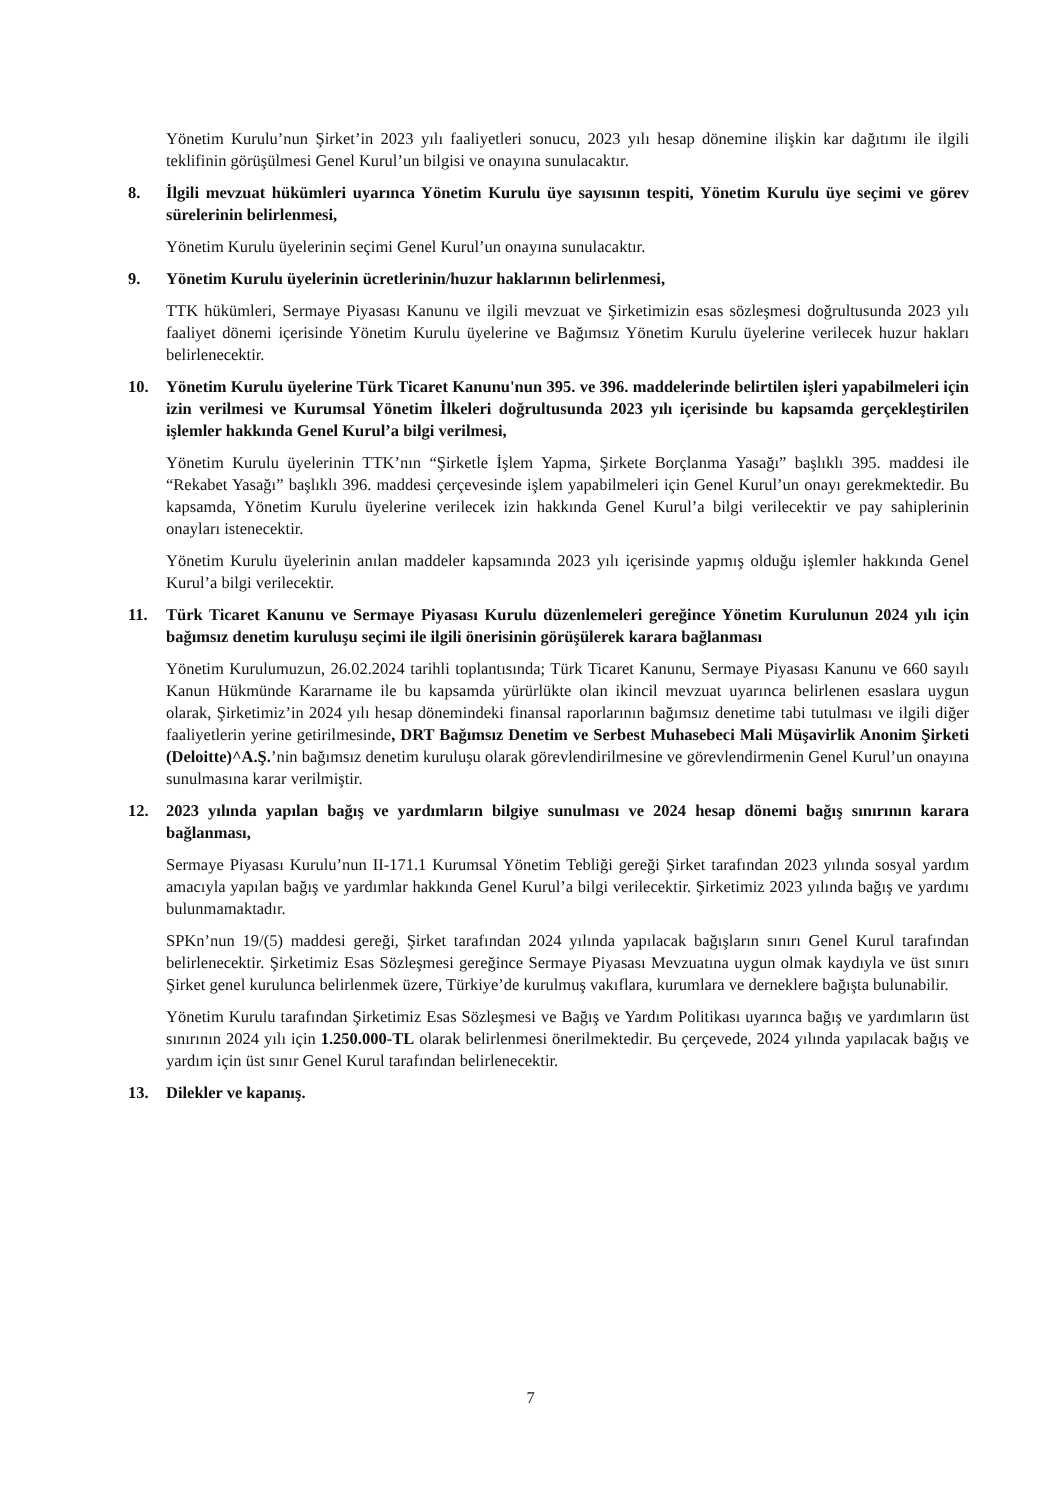Yönetim Kurulu’nun Şirket’in 2023 yılı faaliyetleri sonucu, 2023 yılı hesap dönemine ilişkin kar dağıtımı ile ilgili teklifinin görüşülmesi Genel Kurul’un bilgisi ve onayına sunulacaktır.
8. İlgili mevzuat hükümleri uyarınca Yönetim Kurulu üye sayısının tespiti, Yönetim Kurulu üye seçimi ve görev sürelerinin belirlenmesi,
Yönetim Kurulu üyelerinin seçimi Genel Kurul’un onayına sunulacaktır.
9. Yönetim Kurulu üyelerinin ücretlerinin/huzur haklarının belirlenmesi,
TTK hükümleri, Sermaye Piyasası Kanunu ve ilgili mevzuat ve Şirketimizin esas sözleşmesi doğrultusunda 2023 yılı faaliyet dönemi içerisinde Yönetim Kurulu üyelerine ve Bağımsız Yönetim Kurulu üyelerine verilecek huzur hakları belirlenecektir.
10. Yönetim Kurulu üyelerine Türk Ticaret Kanunu'nun 395. ve 396. maddelerinde belirtilen işleri yapabilmeleri için izin verilmesi ve Kurumsal Yönetim İlkeleri doğrultusunda 2023 yılı içerisinde bu kapsamda gerçekleştirilen işlemler hakkında Genel Kurul’a bilgi verilmesi,
Yönetim Kurulu üyelerinin TTK’nın “Şirketle İşlem Yapma, Şirkete Borçlanma Yasağı” başlıklı 395. maddesi ile “Rekabet Yasağı” başlıklı 396. maddesi çerçevesinde işlem yapabilmeleri için Genel Kurul’un onayı gerekmektedir. Bu kapsamda, Yönetim Kurulu üyelerine verilecek izin hakkında Genel Kurul’a bilgi verilecektir ve pay sahiplerinin onayları istenecektir.
Yönetim Kurulu üyelerinin anılan maddeler kapsamında 2023 yılı içerisinde yapmış olduğu işlemler hakkında Genel Kurul’a bilgi verilecektir.
11. Türk Ticaret Kanunu ve Sermaye Piyasası Kurulu düzenlemeleri gereğince Yönetim Kurulunun 2024 yılı için bağımsız denetim kuruluşu seçimi ile ilgili önerisinin görüşülerek karara bağlanması
Yönetim Kurulumuzun, 26.02.2024 tarihli toplantısında; Türk Ticaret Kanunu, Sermaye Piyasası Kanunu ve 660 sayılı Kanun Hükmünde Kararname ile bu kapsamda yürürlükte olan ikincil mevzuat uyarınca belirlenen esaslara uygun olarak, Şirketimiz’in 2024 yılı hesap dönemindeki finansal raporlarının bağımsız denetime tabi tutulması ve ilgili diğer faaliyetlerin yerine getirilmesinde, DRT Bağımsız Denetim ve Serbest Muhasebeci Mali Müşavirlik Anonim Şirketi (Deloitte)^A.Ş.’nin bağımsız denetim kuruluşu olarak görevlendirilmesine ve görevlendirmenin Genel Kurul’un onayına sunulmasına karar verilmiştir.
12. 2023 yılında yapılan bağış ve yardımların bilgiye sunulması ve 2024 hesap dönemi bağış sınırının karara bağlanması,
Sermaye Piyasası Kurulu’nun II-171.1 Kurumsal Yönetim Tebliği gereği Şirket tarafından 2023 yılında sosyal yardım amacıyla yapılan bağış ve yardımlar hakkında Genel Kurul’a bilgi verilecektir. Şirketimiz 2023 yılında bağış ve yardımı bulunmamaktadır.
SPKn’nun 19/(5) maddesi gereği, Şirket tarafından 2024 yılında yapılacak bağışların sınırı Genel Kurul tarafından belirlenecektir. Şirketimiz Esas Sözleşmesi gereğince Sermaye Piyasası Mevzuatına uygun olmak kaydıyla ve üst sınırı Şirket genel kurulunca belirlenmek üzere, Türkiye’de kurulmuş vakıflara, kurumlara ve derneklere bağışta bulunabilir.
Yönetim Kurulu tarafından Şirketimiz Esas Sözleşmesi ve Bağış ve Yardım Politikası uyarınca bağış ve yardımların üst sınırının 2024 yılı için 1.250.000-TL olarak belirlenmesi önerilmektedir. Bu çerçevede, 2024 yılında yapılacak bağış ve yardım için üst sınır Genel Kurul tarafından belirlenecektir.
13. Dilekler ve kapanış.
7